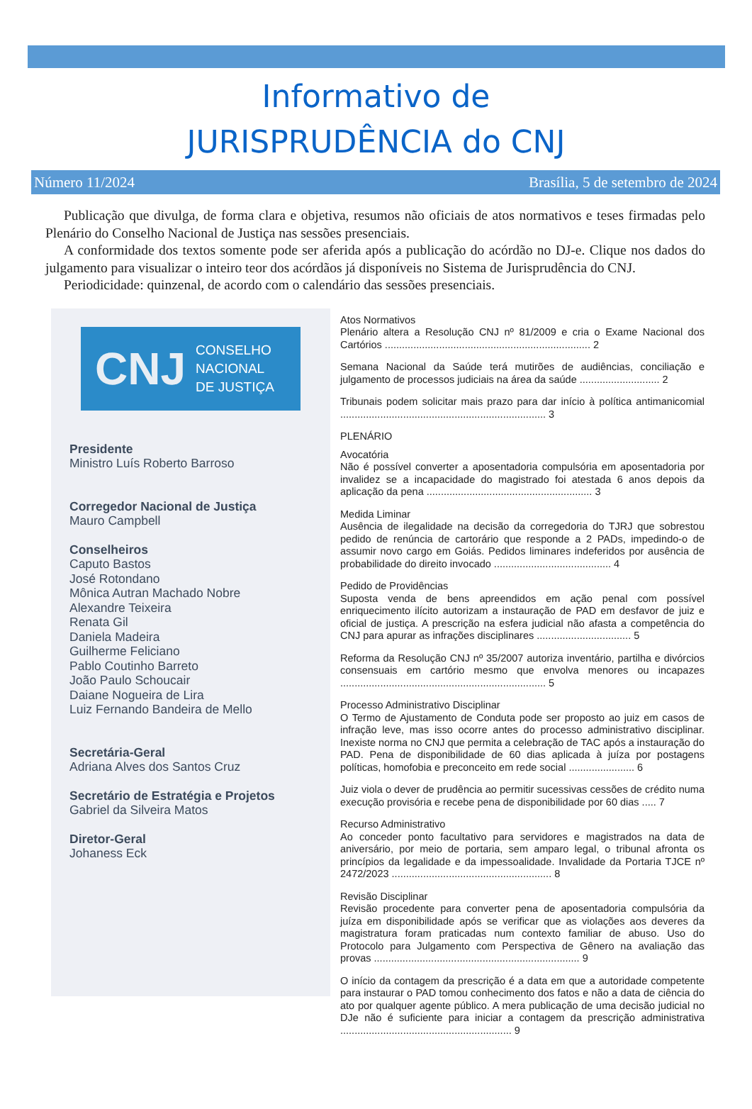Informativo de
JURISPRUDÊNCIA do CNJ
Número 11/2024 Brasília, 5 de setembro de 2024
Publicação que divulga, de forma clara e objetiva, resumos não oficiais de atos normativos e teses firmadas pelo Plenário do Conselho Nacional de Justiça nas sessões presenciais.
A conformidade dos textos somente pode ser aferida após a publicação do acórdão no DJ-e. Clique nos dados do julgamento para visualizar o inteiro teor dos acórdãos já disponíveis no Sistema de Jurisprudência do CNJ.
Periodicidade: quinzenal, de acordo com o calendário das sessões presenciais.
CNJ CONSELHO
NACIONAL
DE JUSTIÇA
Presidente
Ministro Luís Roberto Barroso
Corregedor Nacional de Justiça
Mauro Campbell
Conselheiros
Caputo Bastos
José Rotondano
Mônica Autran Machado Nobre
Alexandre Teixeira
Renata Gil
Daniela Madeira
Guilherme Feliciano
Pablo Coutinho Barreto
João Paulo Schoucair
Daiane Nogueira de Lira
Luiz Fernando Bandeira de Mello
Secretária-Geral
Adriana Alves dos Santos Cruz
Secretário de Estratégia e Projetos
Gabriel da Silveira Matos
Diretor-Geral
Johaness Eck
Atos Normativos
Plenário altera a Resolução CNJ nº 81/2009 e cria o Exame Nacional dos Cartórios ........................................................................ 2
Semana Nacional da Saúde terá mutirões de audiências, conciliação e julgamento de processos judiciais na área da saúde ............................ 2
Tribunais podem solicitar mais prazo para dar início à política antimanicomial ........................................................................ 3
PLENÁRIO
Avocatória
Não é possível converter a aposentadoria compulsória em aposentadoria por invalidez se a incapacidade do magistrado foi atestada 6 anos depois da aplicação da pena .......................................................... 3
Medida Liminar
Ausência de ilegalidade na decisão da corregedoria do TJRJ que sobrestou pedido de renúncia de cartorário que responde a 2 PADs, impedindo-o de assumir novo cargo em Goiás. Pedidos liminares indeferidos por ausência de probabilidade do direito invocado ......................................... 4
Pedido de Providências
Suposta venda de bens apreendidos em ação penal com possível enriquecimento ilícito autorizam a instauração de PAD em desfavor de juiz e oficial de justiça. A prescrição na esfera judicial não afasta a competência do CNJ para apurar as infrações disciplinares ................................. 5
Reforma da Resolução CNJ nº 35/2007 autoriza inventário, partilha e divórcios consensuais em cartório mesmo que envolva menores ou incapazes ........................................................................ 5
Processo Administrativo Disciplinar
O Termo de Ajustamento de Conduta pode ser proposto ao juiz em casos de infração leve, mas isso ocorre antes do processo administrativo disciplinar. Inexiste norma no CNJ que permita a celebração de TAC após a instauração do PAD. Pena de disponibilidade de 60 dias aplicada à juíza por postagens políticas, homofobia e preconceito em rede social ....................... 6
Juiz viola o dever de prudência ao permitir sucessivas cessões de crédito numa execução provisória e recebe pena de disponibilidade por 60 dias ..... 7
Recurso Administrativo
Ao conceder ponto facultativo para servidores e magistrados na data de aniversário, por meio de portaria, sem amparo legal, o tribunal afronta os princípios da legalidade e da impessoalidade. Invalidade da Portaria TJCE nº 2472/2023 ........................................................ 8
Revisão Disciplinar
Revisão procedente para converter pena de aposentadoria compulsória da juíza em disponibilidade após se verificar que as violações aos deveres da magistratura foram praticadas num contexto familiar de abuso. Uso do Protocolo para Julgamento com Perspectiva de Gênero na avaliação das provas ........................................................................ 9
O início da contagem da prescrição é a data em que a autoridade competente para instaurar o PAD tomou conhecimento dos fatos e não a data de ciência do ato por qualquer agente público. A mera publicação de uma decisão judicial no DJe não é suficiente para iniciar a contagem da prescrição administrativa ............................................................ 9